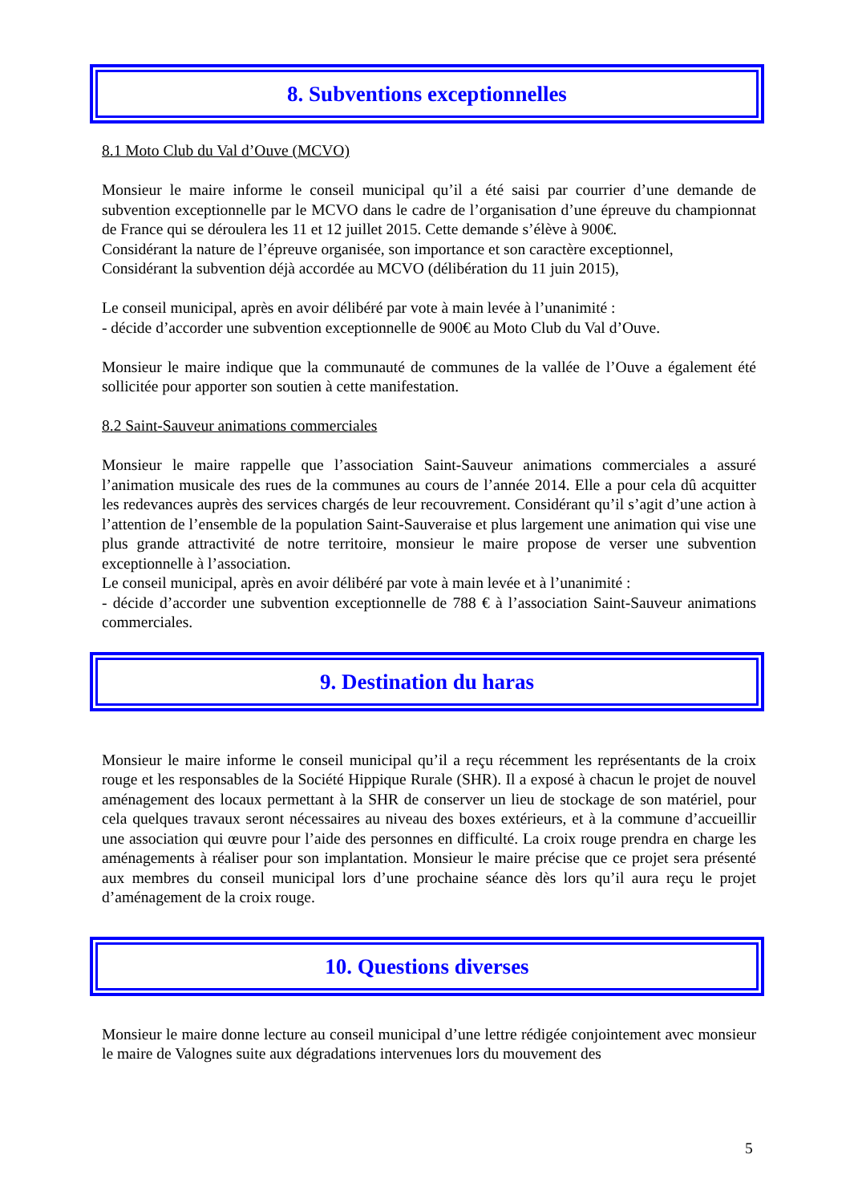8. Subventions exceptionnelles
8.1 Moto Club du Val d’Ouve (MCVO)
Monsieur le maire informe le conseil municipal qu’il a été saisi par courrier d’une demande de subvention exceptionnelle par le MCVO dans le cadre de l’organisation d’une épreuve du championnat de France qui se déroulera les 11 et 12 juillet 2015. Cette demande s’élève à 900€.
Considérant la nature de l’épreuve organisée, son importance et son caractère exceptionnel,
Considérant la subvention déjà accordée au MCVO (délibération du 11 juin 2015),
Le conseil municipal, après en avoir délibéré par vote à main levée à l’unanimité :
- décide d’accorder une subvention exceptionnelle de 900€ au Moto Club du Val d’Ouve.
Monsieur le maire indique que la communauté de communes de la vallée de l’Ouve a également été sollicitée pour apporter son soutien à cette manifestation.
8.2 Saint-Sauveur animations commerciales
Monsieur le maire rappelle que l’association Saint-Sauveur animations commerciales a assuré l’animation musicale des rues de la communes au cours de l’année 2014. Elle a pour cela dû acquitter les redevances auprès des services chargés de leur recouvrement. Considérant qu’il s’agit d’une action à l’attention de l’ensemble de la population Saint-Sauveraise et plus largement une animation qui vise une plus grande attractivité de notre territoire, monsieur le maire propose de verser une subvention exceptionnelle à l’association.
Le conseil municipal, après en avoir délibéré par vote à main levée et à l’unanimité :
- décide d’accorder une subvention exceptionnelle de 788 € à l’association Saint-Sauveur animations commerciales.
9. Destination du haras
Monsieur le maire informe le conseil municipal qu’il a reçu récemment les représentants de la croix rouge et les responsables de la Société Hippique Rurale (SHR). Il a exposé à chacun le projet de nouvel aménagement des locaux permettant à la SHR de conserver un lieu de stockage de son matériel, pour cela quelques travaux seront nécessaires au niveau des boxes extérieurs, et à la commune d’accueillir une association qui œuvre pour l’aide des personnes en difficulté. La croix rouge prendra en charge les aménagements à réaliser pour son implantation. Monsieur le maire précise que ce projet sera présenté aux membres du conseil municipal lors d’une prochaine séance dès lors qu’il aura reçu le projet d’aménagement de la croix rouge.
10. Questions diverses
Monsieur le maire donne lecture au conseil municipal d’une lettre rédigée conjointement avec monsieur le maire de Valognes suite aux dégradations intervenues lors du mouvement des
5